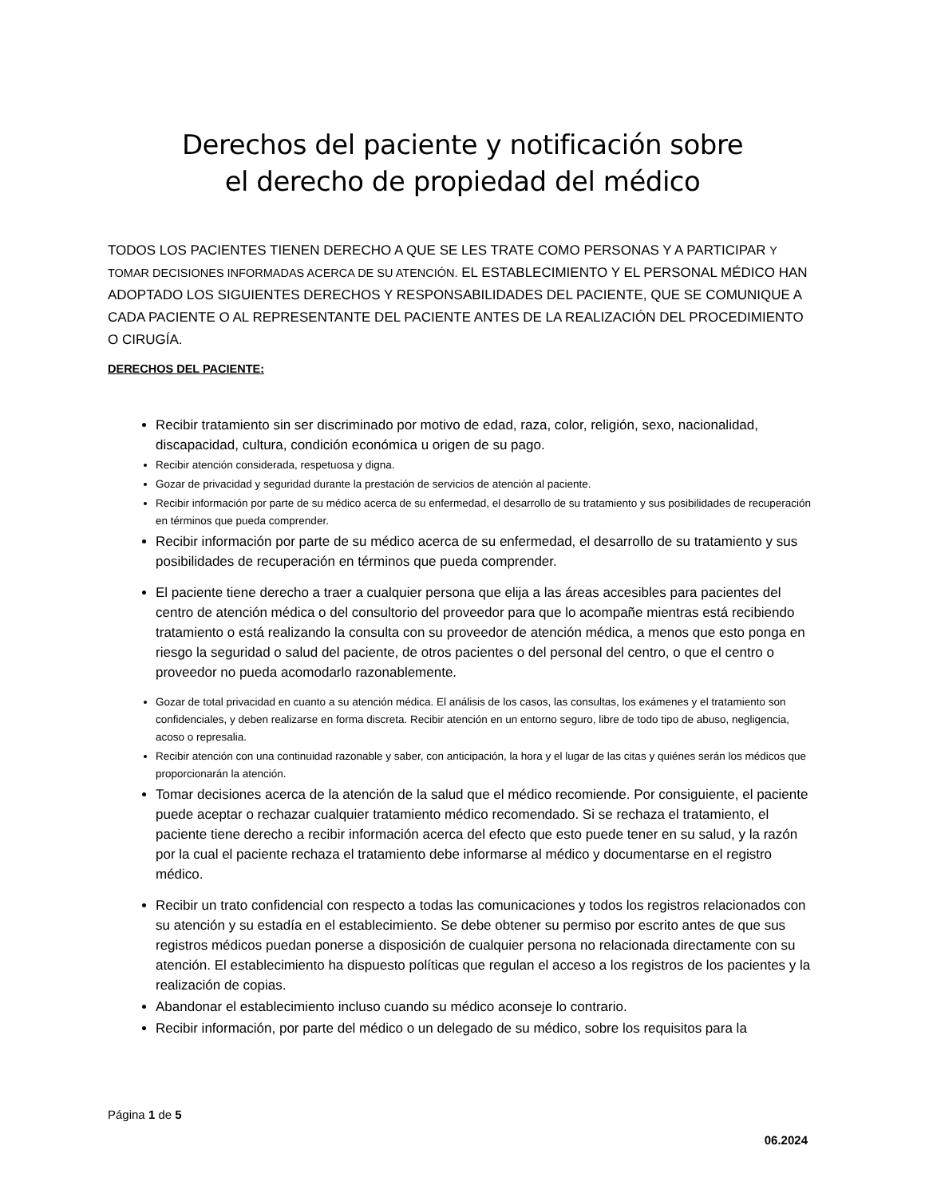Derechos del paciente y notificación sobre
el derecho de propiedad del médico
TODOS LOS PACIENTES TIENEN DERECHO A QUE SE LES TRATE COMO PERSONAS Y A PARTICIPAR Y TOMAR DECISIONES INFORMADAS ACERCA DE SU ATENCIÓN. EL ESTABLECIMIENTO Y EL PERSONAL MÉDICO HAN ADOPTADO LOS SIGUIENTES DERECHOS Y RESPONSABILIDADES DEL PACIENTE, QUE SE COMUNIQUE A CADA PACIENTE O AL REPRESENTANTE DEL PACIENTE ANTES DE LA REALIZACIÓN DEL PROCEDIMIENTO O CIRUGÍA.
DERECHOS DEL PACIENTE:
Recibir tratamiento sin ser discriminado por motivo de edad, raza, color, religión, sexo, nacionalidad, discapacidad, cultura, condición económica u origen de su pago.
Recibir atención considerada, respetuosa y digna.
Gozar de privacidad y seguridad durante la prestación de servicios de atención al paciente.
Recibir información por parte de su médico acerca de su enfermedad, el desarrollo de su tratamiento y sus posibilidades de recuperación en términos que pueda comprender.
Recibir información por parte de su médico acerca de su enfermedad, el desarrollo de su tratamiento y sus posibilidades de recuperación en términos que pueda comprender.
El paciente tiene derecho a traer a cualquier persona que elija a las áreas accesibles para pacientes del centro de atención médica o del consultorio del proveedor para que lo acompañe mientras está recibiendo tratamiento o está realizando la consulta con su proveedor de atención médica, a menos que esto ponga en riesgo la seguridad o salud del paciente, de otros pacientes o del personal del centro, o que el centro o proveedor no pueda acomodarlo razonablemente.
Gozar de total privacidad en cuanto a su atención médica. El análisis de los casos, las consultas, los exámenes y el tratamiento son confidenciales, y deben realizarse en forma discreta. Recibir atención en un entorno seguro, libre de todo tipo de abuso, negligencia, acoso o represalia.
Recibir atención con una continuidad razonable y saber, con anticipación, la hora y el lugar de las citas y quiénes serán los médicos que proporcionarán la atención.
Tomar decisiones acerca de la atención de la salud que el médico recomiende. Por consiguiente, el paciente puede aceptar o rechazar cualquier tratamiento médico recomendado. Si se rechaza el tratamiento, el paciente tiene derecho a recibir información acerca del efecto que esto puede tener en su salud, y la razón por la cual el paciente rechaza el tratamiento debe informarse al médico y documentarse en el registro médico.
Recibir un trato confidencial con respecto a todas las comunicaciones y todos los registros relacionados con su atención y su estadía en el establecimiento. Se debe obtener su permiso por escrito antes de que sus registros médicos puedan ponerse a disposición de cualquier persona no relacionada directamente con su atención. El establecimiento ha dispuesto políticas que regulan el acceso a los registros de los pacientes y la realización de copias.
Abandonar el establecimiento incluso cuando su médico aconseje lo contrario.
Recibir información, por parte del médico o un delegado de su médico, sobre los requisitos para la
Página 1 de 5
06.2024